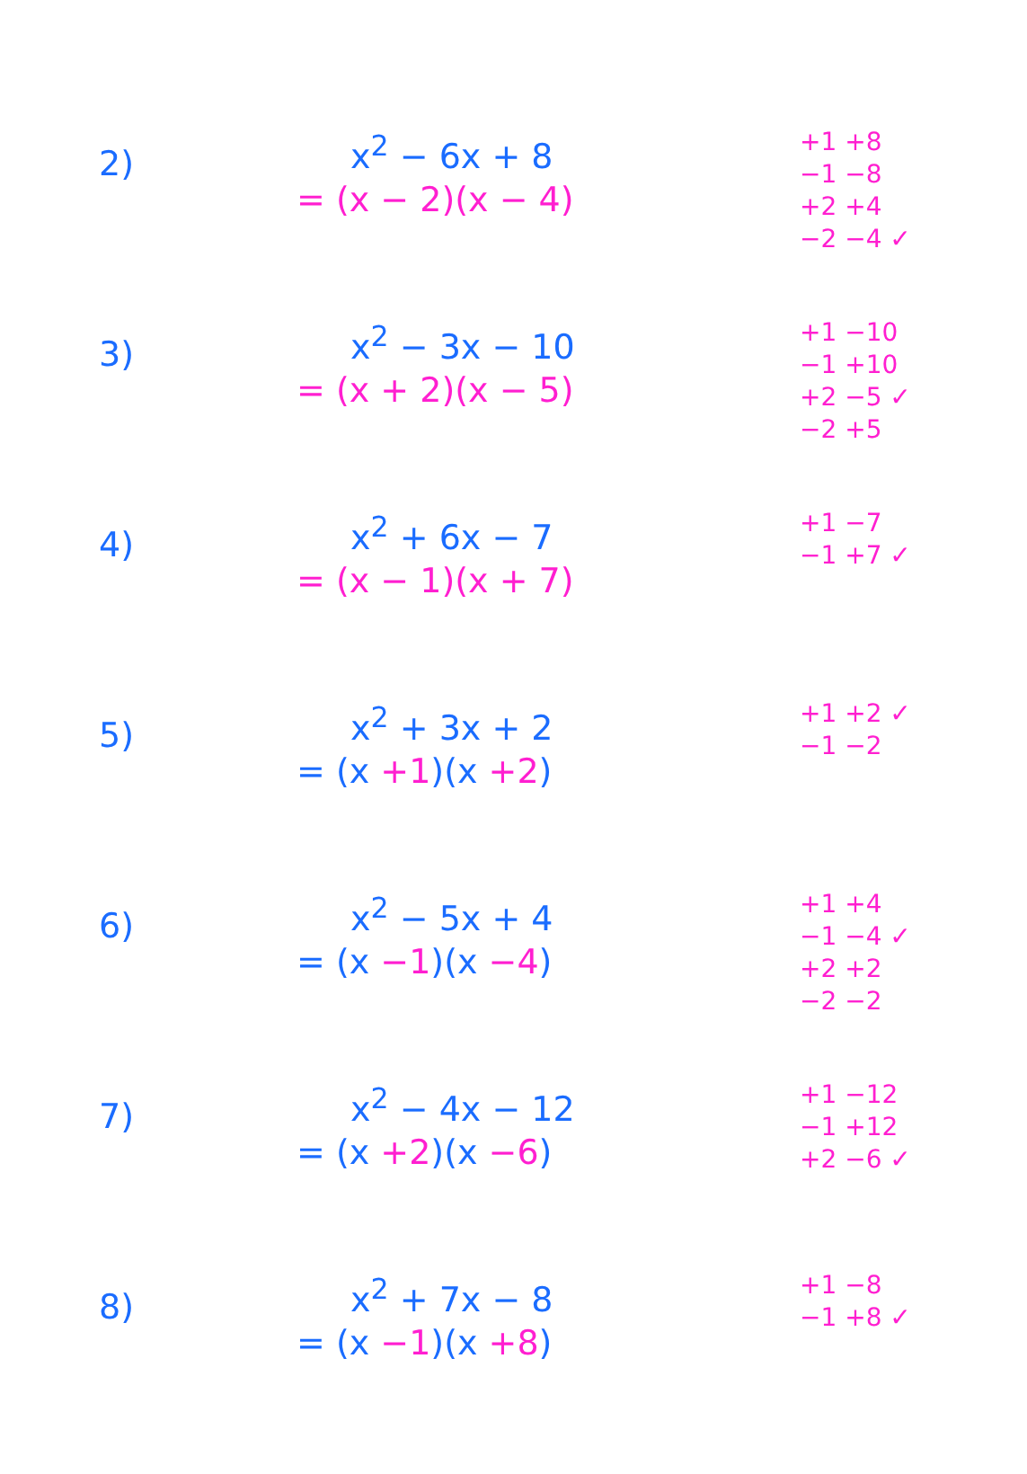2)
x<sup>2</sup> − 6x + 8
= (x − 2)(x − 4)
+1 +8
−1 −8
+2 +4
−2 −4 ✓
3)
x<sup>2</sup> − 3x − 10
= (x + 2)(x − 5)
+1 −10
−1 +10
+2 −5 ✓
−2 +5
4)
x<sup>2</sup> + 6x − 7
= (x − 1)(x + 7)
+1 −7
−1 +7 ✓
5)
x<sup>2</sup> + 3x + 2
= (x +1)(x +2)
+1 +2 ✓
−1 −2
6)
x<sup>2</sup> − 5x + 4
= (x −1)(x −4)
+1 +4
−1 −4 ✓
+2 +2
−2 −2
7)
x<sup>2</sup> − 4x − 12
= (x +2)(x −6)
+1 −12
−1 +12
+2 −6 ✓
8)
x<sup>2</sup> + 7x − 8
= (x −1)(x +8)
+1 −8
−1 +8 ✓